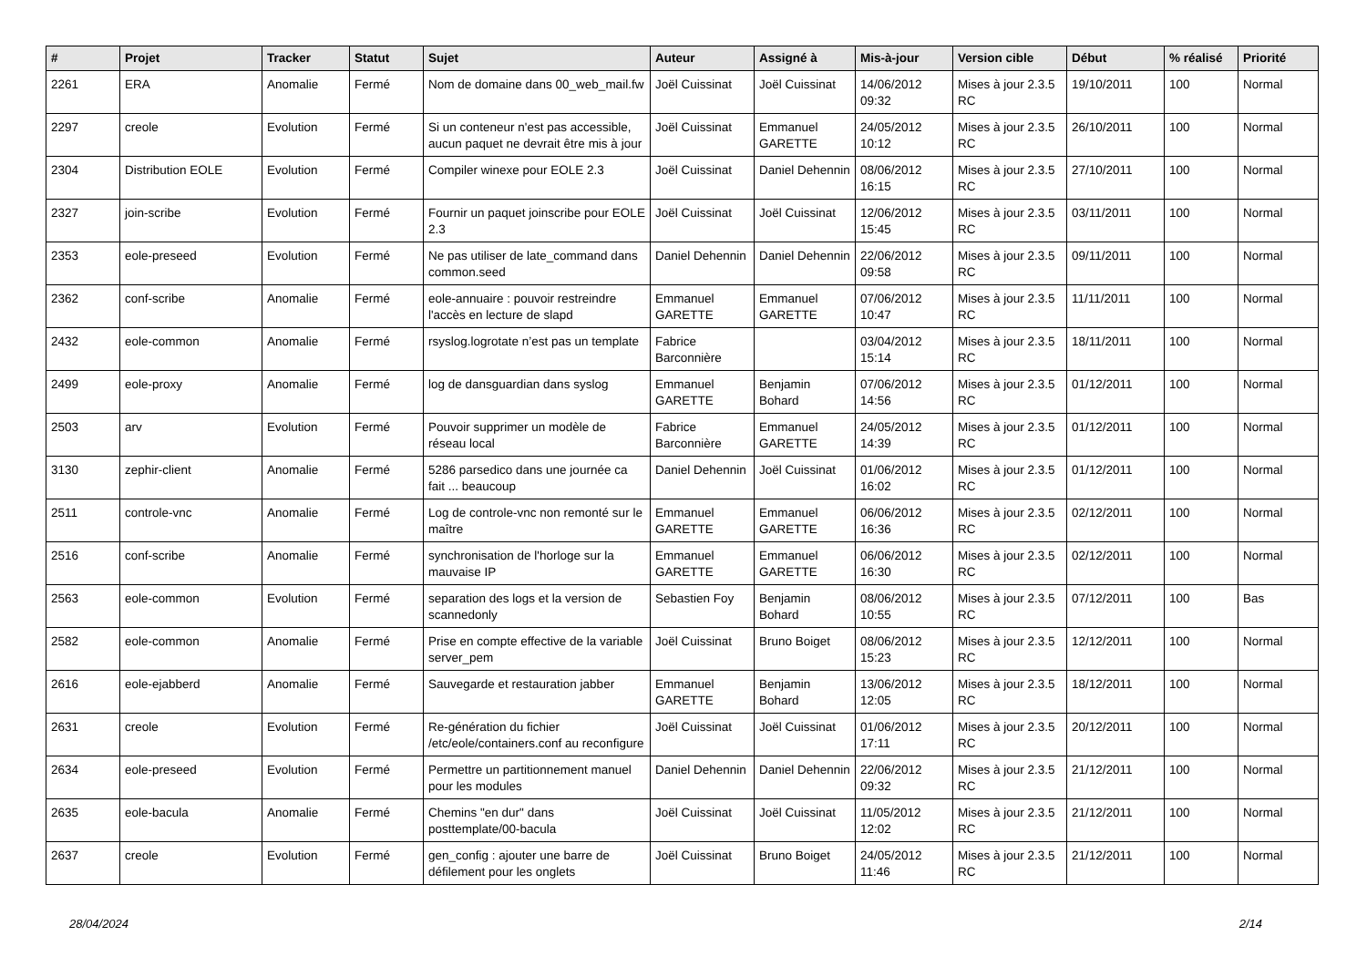| # | Projet | Tracker | Statut | Sujet | Auteur | Assigné à | Mis-à-jour | Version cible | Début | % réalisé | Priorité |
| --- | --- | --- | --- | --- | --- | --- | --- | --- | --- | --- | --- |
| 2261 | ERA | Anomalie | Fermé | Nom de domaine dans 00_web_mail.fw | Joël Cuissinat | Joël Cuissinat | 14/06/2012 09:32 | Mises à jour 2.3.5 RC | 19/10/2011 | 100 | Normal |
| 2297 | creole | Evolution | Fermé | Si un conteneur n'est pas accessible, aucun paquet ne devrait être mis à jour | Joël Cuissinat | Emmanuel GARETTE | 24/05/2012 10:12 | Mises à jour 2.3.5 RC | 26/10/2011 | 100 | Normal |
| 2304 | Distribution EOLE | Evolution | Fermé | Compiler winexe pour EOLE 2.3 | Joël Cuissinat | Daniel Dehennin | 08/06/2012 16:15 | Mises à jour 2.3.5 RC | 27/10/2011 | 100 | Normal |
| 2327 | join-scribe | Evolution | Fermé | Fournir un paquet joinscribe pour EOLE 2.3 | Joël Cuissinat | Joël Cuissinat | 12/06/2012 15:45 | Mises à jour 2.3.5 RC | 03/11/2011 | 100 | Normal |
| 2353 | eole-preseed | Evolution | Fermé | Ne pas utiliser de late_command dans common.seed | Daniel Dehennin | Daniel Dehennin | 22/06/2012 09:58 | Mises à jour 2.3.5 RC | 09/11/2011 | 100 | Normal |
| 2362 | conf-scribe | Anomalie | Fermé | eole-annuaire : pouvoir restreindre l'accès en lecture de slapd | Emmanuel GARETTE | Emmanuel GARETTE | 07/06/2012 10:47 | Mises à jour 2.3.5 RC | 11/11/2011 | 100 | Normal |
| 2432 | eole-common | Anomalie | Fermé | rsyslog.logrotate n’est pas un template | Fabrice Barconnière | | 03/04/2012 15:14 | Mises à jour 2.3.5 RC | 18/11/2011 | 100 | Normal |
| 2499 | eole-proxy | Anomalie | Fermé | log de dansguardian dans syslog | Emmanuel GARETTE | Benjamin Bohard | 07/06/2012 14:56 | Mises à jour 2.3.5 RC | 01/12/2011 | 100 | Normal |
| 2503 | arv | Evolution | Fermé | Pouvoir supprimer un modèle de réseau local | Fabrice Barconnière | Emmanuel GARETTE | 24/05/2012 14:39 | Mises à jour 2.3.5 RC | 01/12/2011 | 100 | Normal |
| 3130 | zephir-client | Anomalie | Fermé | 5286 parsedico dans une journée ca fait ... beaucoup | Daniel Dehennin | Joël Cuissinat | 01/06/2012 16:02 | Mises à jour 2.3.5 RC | 01/12/2011 | 100 | Normal |
| 2511 | controle-vnc | Anomalie | Fermé | Log de controle-vnc non remonté sur le maître | Emmanuel GARETTE | Emmanuel GARETTE | 06/06/2012 16:36 | Mises à jour 2.3.5 RC | 02/12/2011 | 100 | Normal |
| 2516 | conf-scribe | Anomalie | Fermé | synchronisation de l'horloge sur la mauvaise IP | Emmanuel GARETTE | Emmanuel GARETTE | 06/06/2012 16:30 | Mises à jour 2.3.5 RC | 02/12/2011 | 100 | Normal |
| 2563 | eole-common | Evolution | Fermé | separation des logs et la version de scannedonly | Sebastien Foy | Benjamin Bohard | 08/06/2012 10:55 | Mises à jour 2.3.5 RC | 07/12/2011 | 100 | Bas |
| 2582 | eole-common | Anomalie | Fermé | Prise en compte effective de la variable server_pem | Joël Cuissinat | Bruno Boiget | 08/06/2012 15:23 | Mises à jour 2.3.5 RC | 12/12/2011 | 100 | Normal |
| 2616 | eole-ejabberd | Anomalie | Fermé | Sauvegarde et restauration jabber | Emmanuel GARETTE | Benjamin Bohard | 13/06/2012 12:05 | Mises à jour 2.3.5 RC | 18/12/2011 | 100 | Normal |
| 2631 | creole | Evolution | Fermé | Re-génération du fichier /etc/eole/containers.conf au reconfigure | Joël Cuissinat | Joël Cuissinat | 01/06/2012 17:11 | Mises à jour 2.3.5 RC | 20/12/2011 | 100 | Normal |
| 2634 | eole-preseed | Evolution | Fermé | Permettre un partitionnement manuel pour les modules | Daniel Dehennin | Daniel Dehennin | 22/06/2012 09:32 | Mises à jour 2.3.5 RC | 21/12/2011 | 100 | Normal |
| 2635 | eole-bacula | Anomalie | Fermé | Chemins "en dur" dans posttemplate/00-bacula | Joël Cuissinat | Joël Cuissinat | 11/05/2012 12:02 | Mises à jour 2.3.5 RC | 21/12/2011 | 100 | Normal |
| 2637 | creole | Evolution | Fermé | gen_config : ajouter une barre de défilement pour les onglets | Joël Cuissinat | Bruno Boiget | 24/05/2012 11:46 | Mises à jour 2.3.5 RC | 21/12/2011 | 100 | Normal |
28/04/2024 2/14